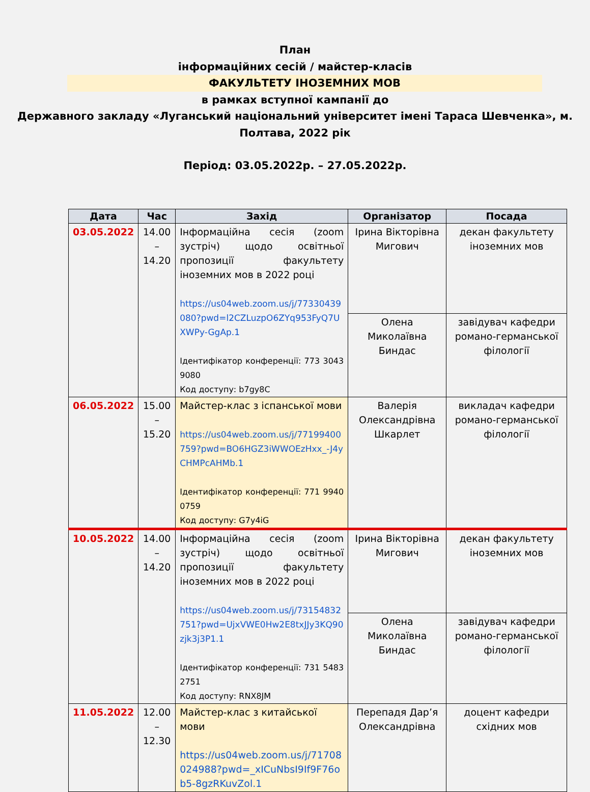План
інформаційних сесій / майстер-класів
ФАКУЛЬТЕТУ ІНОЗЕМНИХ МОВ
в рамках вступної кампанії до
Державного закладу «Луганський національний університет імені Тараса Шевченка», м. Полтава, 2022 рік
Період: 03.05.2022р. – 27.05.2022р.
| Дата | Час | Захід | Організатор | Посада |
| --- | --- | --- | --- | --- |
| 03.05.2022 | 14.00 – 14.20 | Інформаційна сесія (zoom зустріч) щодо освітньої пропозиції факультету іноземних мов в 2022 році https://us04web.zoom.us/j/77330439080?pwd=l2CZLuzpO6ZYq953FyQ7UXWPy-GgAp.1 Ідентифікатор конференції: 773 3043 9080 Код доступу: b7gy8C | Ірина Вікторівна Мигович | декан факультету іноземних мов |
| | | | Олена Миколаївна Биндас | завідувач кафедри романо-германської філології |
| 06.05.2022 | 15.00 – 15.20 | Майстер-клас з іспанської мови https://us04web.zoom.us/j/77199400759?pwd=BO6HGZ3iWWOEzHxx_-J4yCHMPcAHMb.1 Ідентифікатор конференції: 771 9940 0759 Код доступу: G7y4iG | Валерія Олександрівна Шкарлет | викладач кафедри романо-германської філології |
| 10.05.2022 | 14.00 – 14.20 | Інформаційна сесія (zoom зустріч) щодо освітньої пропозиції факультету іноземних мов в 2022 році https://us04web.zoom.us/j/73154832751?pwd=UjxVWE0Hw2E8txJJy3KQ90zjk3j3P1.1 Ідентифікатор конференції: 731 5483 2751 Код доступу: RNX8JM | Ірина Вікторівна Мигович | декан факультету іноземних мов |
| | | | Олена Миколаївна Биндас | завідувач кафедри романо-германської філології |
| 11.05.2022 | 12.00 – 12.30 | Майстер-клас з китайської мови https://us04web.zoom.us/j/71708024988?pwd=_xICuNbsI9If9F76ob5-8gzRKuvZol.1 | Перепадя Дар’я Олександрівна | доцент кафедри східних мов |